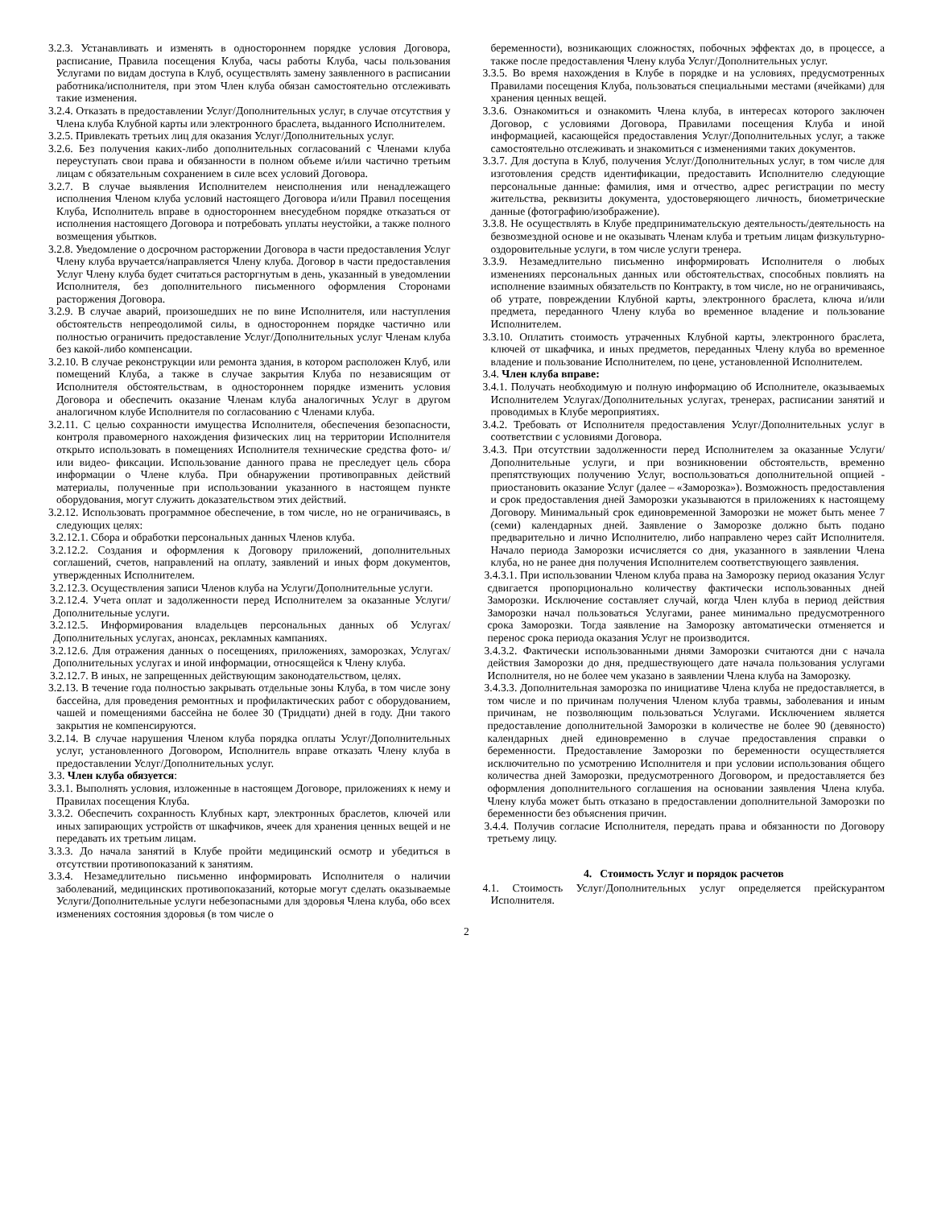3.2.3. Устанавливать и изменять в одностороннем порядке условия Договора, расписание, Правила посещения Клуба, часы работы Клуба, часы пользования Услугами по видам доступа в Клуб, осуществлять замену заявленного в расписании работника/исполнителя, при этом Член клуба обязан самостоятельно отслеживать такие изменения.
3.2.4. Отказать в предоставлении Услуг/Дополнительных услуг, в случае отсутствия у Члена клуба Клубной карты или электронного браслета, выданного Исполнителем.
3.2.5. Привлекать третьих лиц для оказания Услуг/Дополнительных услуг.
3.2.6. Без получения каких-либо дополнительных согласований с Членами клуба переуступать свои права и обязанности в полном объеме и/или частично третьим лицам с обязательным сохранением в силе всех условий Договора.
3.2.7. В случае выявления Исполнителем неисполнения или ненадлежащего исполнения Членом клуба условий настоящего Договора и/или Правил посещения Клуба, Исполнитель вправе в одностороннем внесудебном порядке отказаться от исполнения настоящего Договора и потребовать уплаты неустойки, а также полного возмещения убытков.
3.2.8. Уведомление о досрочном расторжении Договора в части предоставления Услуг Члену клуба вручается/направляется Члену клуба. Договор в части предоставления Услуг Члену клуба будет считаться расторгнутым в день, указанный в уведомлении Исполнителя, без дополнительного письменного оформления Сторонами расторжения Договора.
3.2.9. В случае аварий, произошедших не по вине Исполнителя, или наступления обстоятельств непреодолимой силы, в одностороннем порядке частично или полностью ограничить предоставление Услуг/Дополнительных услуг Членам клуба без какой-либо компенсации.
3.2.10. В случае реконструкции или ремонта здания, в котором расположен Клуб, или помещений Клуба, а также в случае закрытия Клуба по независящим от Исполнителя обстоятельствам, в одностороннем порядке изменить условия Договора и обеспечить оказание Членам клуба аналогичных Услуг в другом аналогичном клубе Исполнителя по согласованию с Членами клуба.
3.2.11. С целью сохранности имущества Исполнителя, обеспечения безопасности, контроля правомерного нахождения физических лиц на территории Исполнителя открыто использовать в помещениях Исполнителя технические средства фото- и/или видео- фиксации. Использование данного права не преследует цель сбора информации о Члене клуба. При обнаружении противоправных действий материалы, полученные при использовании указанного в настоящем пункте оборудования, могут служить доказательством этих действий.
3.2.12. Использовать программное обеспечение, в том числе, но не ограничиваясь, в следующих целях:
3.2.12.1. Сбора и обработки персональных данных Членов клуба.
3.2.12.2. Создания и оформления к Договору приложений, дополнительных соглашений, счетов, направлений на оплату, заявлений и иных форм документов, утвержденных Исполнителем.
3.2.12.3. Осуществления записи Членов клуба на Услуги/Дополнительные услуги.
3.2.12.4. Учета оплат и задолженности перед Исполнителем за оказанные Услуги/Дополнительные услуги.
3.2.12.5. Информирования владельцев персональных данных об Услугах/Дополнительных услугах, анонсах, рекламных кампаниях.
3.2.12.6. Для отражения данных о посещениях, приложениях, заморозках, Услугах/Дополнительных услугах и иной информации, относящейся к Члену клуба.
3.2.12.7. В иных, не запрещенных действующим законодательством, целях.
3.2.13. В течение года полностью закрывать отдельные зоны Клуба, в том числе зону бассейна, для проведения ремонтных и профилактических работ с оборудованием, чашей и помещениями бассейна не более 30 (Тридцати) дней в году. Дни такого закрытия не компенсируются.
3.2.14. В случае нарушения Членом клуба порядка оплаты Услуг/Дополнительных услуг, установленного Договором, Исполнитель вправе отказать Члену клуба в предоставлении Услуг/Дополнительных услуг.
3.3. Член клуба обязуется:
3.3.1. Выполнять условия, изложенные в настоящем Договоре, приложениях к нему и Правилах посещения Клуба.
3.3.2. Обеспечить сохранность Клубных карт, электронных браслетов, ключей или иных запирающих устройств от шкафчиков, ячеек для хранения ценных вещей и не передавать их третьим лицам.
3.3.3. До начала занятий в Клубе пройти медицинский осмотр и убедиться в отсутствии противопоказаний к занятиям.
3.3.4. Незамедлительно письменно информировать Исполнителя о наличии заболеваний, медицинских противопоказаний, которые могут сделать оказываемые Услуги/Дополнительные услуги небезопасными для здоровья Члена клуба, обо всех изменениях состояния здоровья (в том числе о
беременности), возникающих сложностях, побочных эффектах до, в процессе, а также после предоставления Члену клуба Услуг/Дополнительных услуг.
3.3.5. Во время нахождения в Клубе в порядке и на условиях, предусмотренных Правилами посещения Клуба, пользоваться специальными местами (ячейками) для хранения ценных вещей.
3.3.6. Ознакомиться и ознакомить Члена клуба, в интересах которого заключен Договор, с условиями Договора, Правилами посещения Клуба и иной информацией, касающейся предоставления Услуг/Дополнительных услуг, а также самостоятельно отслеживать и знакомиться с изменениями таких документов.
3.3.7. Для доступа в Клуб, получения Услуг/Дополнительных услуг, в том числе для изготовления средств идентификации, предоставить Исполнителю следующие персональные данные: фамилия, имя и отчество, адрес регистрации по месту жительства, реквизиты документа, удостоверяющего личность, биометрические данные (фотографию/изображение).
3.3.8. Не осуществлять в Клубе предпринимательскую деятельность/деятельность на безвозмездной основе и не оказывать Членам клуба и третьим лицам физкультурно-оздоровительные услуги, в том числе услуги тренера.
3.3.9. Незамедлительно письменно информировать Исполнителя о любых изменениях персональных данных или обстоятельствах, способных повлиять на исполнение взаимных обязательств по Контракту, в том числе, но не ограничиваясь, об утрате, повреждении Клубной карты, электронного браслета, ключа и/или предмета, переданного Члену клуба во временное владение и пользование Исполнителем.
3.3.10. Оплатить стоимость утраченных Клубной карты, электронного браслета, ключей от шкафчика, и иных предметов, переданных Члену клуба во временное владение и пользование Исполнителем, по цене, установленной Исполнителем.
3.4. Член клуба вправе:
3.4.1. Получать необходимую и полную информацию об Исполнителе, оказываемых Исполнителем Услугах/Дополнительных услугах, тренерах, расписании занятий и проводимых в Клубе мероприятиях.
3.4.2. Требовать от Исполнителя предоставления Услуг/Дополнительных услуг в соответствии с условиями Договора.
3.4.3. При отсутствии задолженности перед Исполнителем за оказанные Услуги/Дополнительные услуги, и при возникновении обстоятельств, временно препятствующих получению Услуг, воспользоваться дополнительной опцией - приостановить оказание Услуг (далее – «Заморозка»). Возможность предоставления и срок предоставления дней Заморозки указываются в приложениях к настоящему Договору. Минимальный срок единовременной Заморозки не может быть менее 7 (семи) календарных дней. Заявление о Заморозке должно быть подано предварительно и лично Исполнителю, либо направлено через сайт Исполнителя. Начало периода Заморозки исчисляется со дня, указанного в заявлении Члена клуба, но не ранее дня получения Исполнителем соответствующего заявления.
3.4.3.1. При использовании Членом клуба права на Заморозку период оказания Услуг сдвигается пропорционально количеству фактически использованных дней Заморозки. Исключение составляет случай, когда Член клуба в период действия Заморозки начал пользоваться Услугами, ранее минимально предусмотренного срока Заморозки. Тогда заявление на Заморозку автоматически отменяется и перенос срока периода оказания Услуг не производится.
3.4.3.2. Фактически использованными днями Заморозки считаются дни с начала действия Заморозки до дня, предшествующего дате начала пользования услугами Исполнителя, но не более чем указано в заявлении Члена клуба на Заморозку.
3.4.3.3. Дополнительная заморозка по инициативе Члена клуба не предоставляется, в том числе и по причинам получения Членом клуба травмы, заболевания и иным причинам, не позволяющим пользоваться Услугами. Исключением является предоставление дополнительной Заморозки в количестве не более 90 (девяносто) календарных дней единовременно в случае предоставления справки о беременности. Предоставление Заморозки по беременности осуществляется исключительно по усмотрению Исполнителя и при условии использования общего количества дней Заморозки, предусмотренного Договором, и предоставляется без оформления дополнительного соглашения на основании заявления Члена клуба. Члену клуба может быть отказано в предоставлении дополнительной Заморозки по беременности без объяснения причин.
3.4.4. Получив согласие Исполнителя, передать права и обязанности по Договору третьему лицу.
4. Стоимость Услуг и порядок расчетов
4.1. Стоимость Услуг/Дополнительных услуг определяется прейскурантом Исполнителя.
2